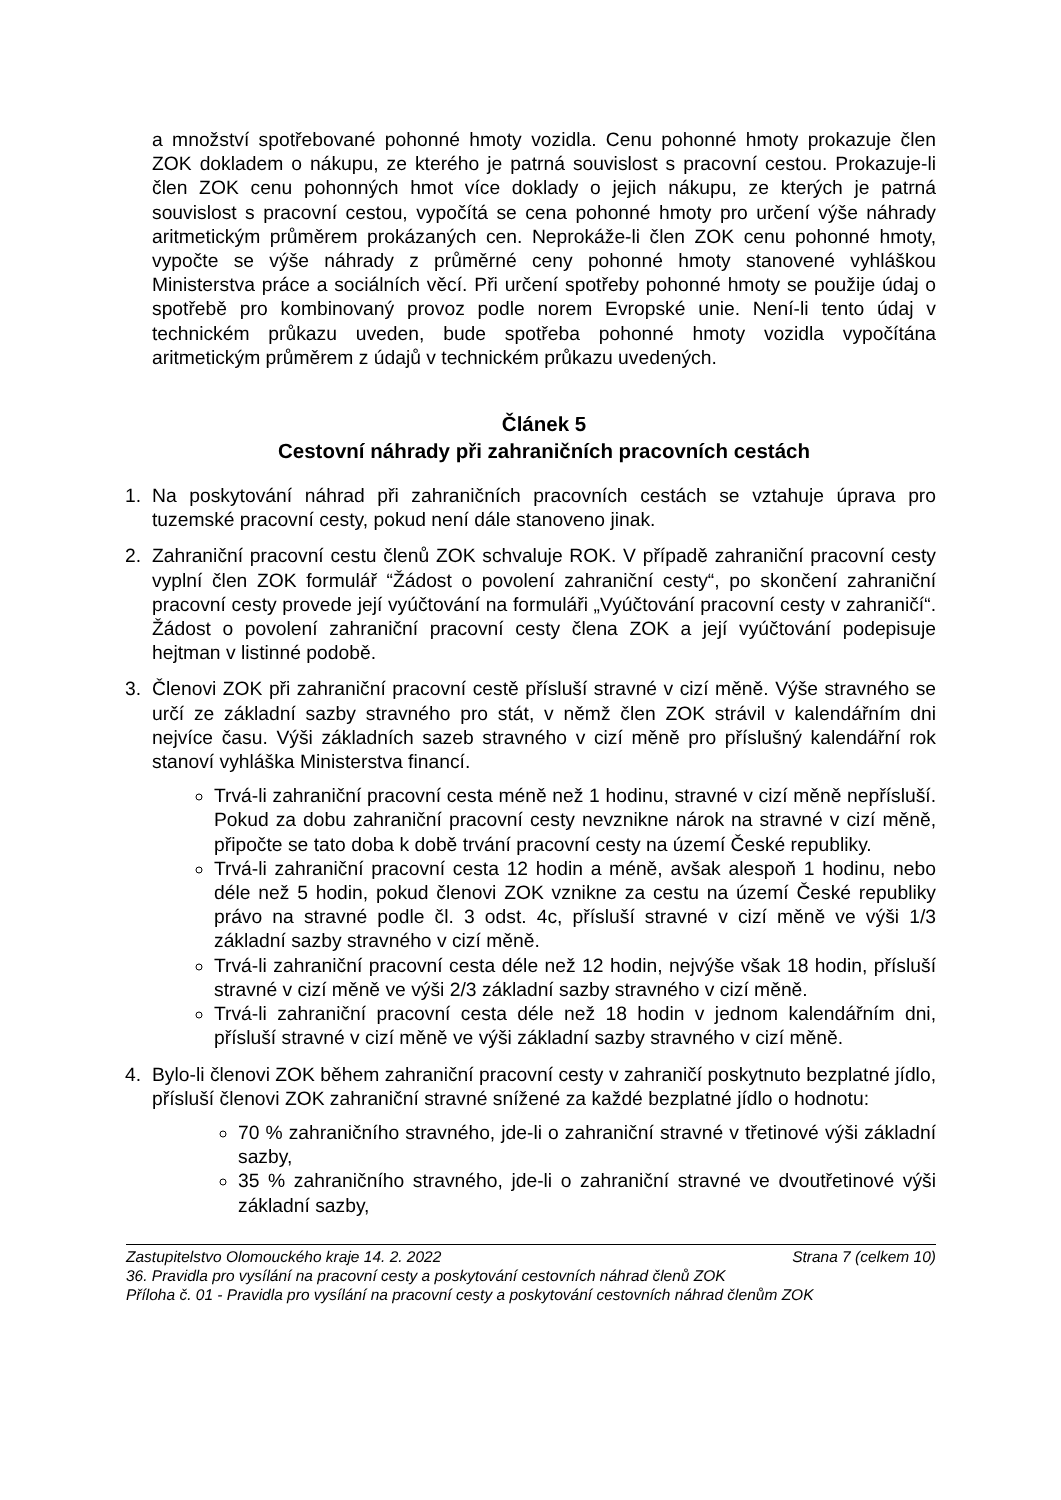a množství spotřebované pohonné hmoty vozidla. Cenu pohonné hmoty prokazuje člen ZOK dokladem o nákupu, ze kterého je patrná souvislost s pracovní cestou. Prokazuje-li člen ZOK cenu pohonných hmot více doklady o jejich nákupu, ze kterých je patrná souvislost s pracovní cestou, vypočítá se cena pohonné hmoty pro určení výše náhrady aritmetickým průměrem prokázaných cen. Neprokáže-li člen ZOK cenu pohonné hmoty, vypočte se výše náhrady z průměrné ceny pohonné hmoty stanovené vyhláškou Ministerstva práce a sociálních věcí. Při určení spotřeby pohonné hmoty se použije údaj o spotřebě pro kombinovaný provoz podle norem Evropské unie. Není-li tento údaj v technickém průkazu uveden, bude spotřeba pohonné hmoty vozidla vypočítána aritmetickým průměrem z údajů v technickém průkazu uvedených.
Článek 5
Cestovní náhrady při zahraničních pracovních cestách
1. Na poskytování náhrad při zahraničních pracovních cestách se vztahuje úprava pro tuzemské pracovní cesty, pokud není dále stanoveno jinak.
2. Zahraniční pracovní cestu členů ZOK schvaluje ROK. V případě zahraniční pracovní cesty vyplní člen ZOK formulář “Žádost o povolení zahraniční cesty“, po skončení zahraniční pracovní cesty provede její vyúčtování na formuláři „Vyúčtování pracovní cesty v zahraničí“. Žádost o povolení zahraniční pracovní cesty člena ZOK a její vyúčtování podepisuje hejtman v listinné podobě.
3. Členovi ZOK při zahraniční pracovní cestě přísluší stravné v cizí měně. Výše stravného se určí ze základní sazby stravného pro stát, v němž člen ZOK strávil v kalendářním dni nejvíce času. Výši základních sazeb stravného v cizí měně pro příslušný kalendářní rok stanoví vyhláška Ministerstva financí.
Trvá-li zahraniční pracovní cesta méně než 1 hodinu, stravné v cizí měně nepřísluší. Pokud za dobu zahraniční pracovní cesty nevznikne nárok na stravné v cizí měně, připočte se tato doba k době trvání pracovní cesty na území České republiky.
Trvá-li zahraniční pracovní cesta 12 hodin a méně, avšak alespoň 1 hodinu, nebo déle než 5 hodin, pokud členovi ZOK vznikne za cestu na území České republiky právo na stravné podle čl. 3 odst. 4c, přísluší stravné v cizí měně ve výši 1/3 základní sazby stravného v cizí měně.
Trvá-li zahraniční pracovní cesta déle než 12 hodin, nejvýše však 18 hodin, přísluší stravné v cizí měně ve výši 2/3 základní sazby stravného v cizí měně.
Trvá-li zahraniční pracovní cesta déle než 18 hodin v jednom kalendářním dni, přísluší stravné v cizí měně ve výši základní sazby stravného v cizí měně.
4. Bylo-li členovi ZOK během zahraniční pracovní cesty v zahraničí poskytnuto bezplatné jídlo, přísluší členovi ZOK zahraniční stravné snížené za každé bezplatné jídlo o hodnotu:
70 % zahraničního stravného, jde-li o zahraniční stravné v třetinové výši základní sazby,
35 % zahraničního stravného, jde-li o zahraniční stravné ve dvoutřetinové výši základní sazby,
Zastupitelstvo Olomouckého kraje 14. 2. 2022 Strana 7 (celkem 10)
36. Pravidla pro vysílání na pracovní cesty a poskytování cestovních náhrad členů ZOK
Příloha č. 01 - Pravidla pro vysílání na pracovní cesty a poskytování cestovních náhrad členům ZOK